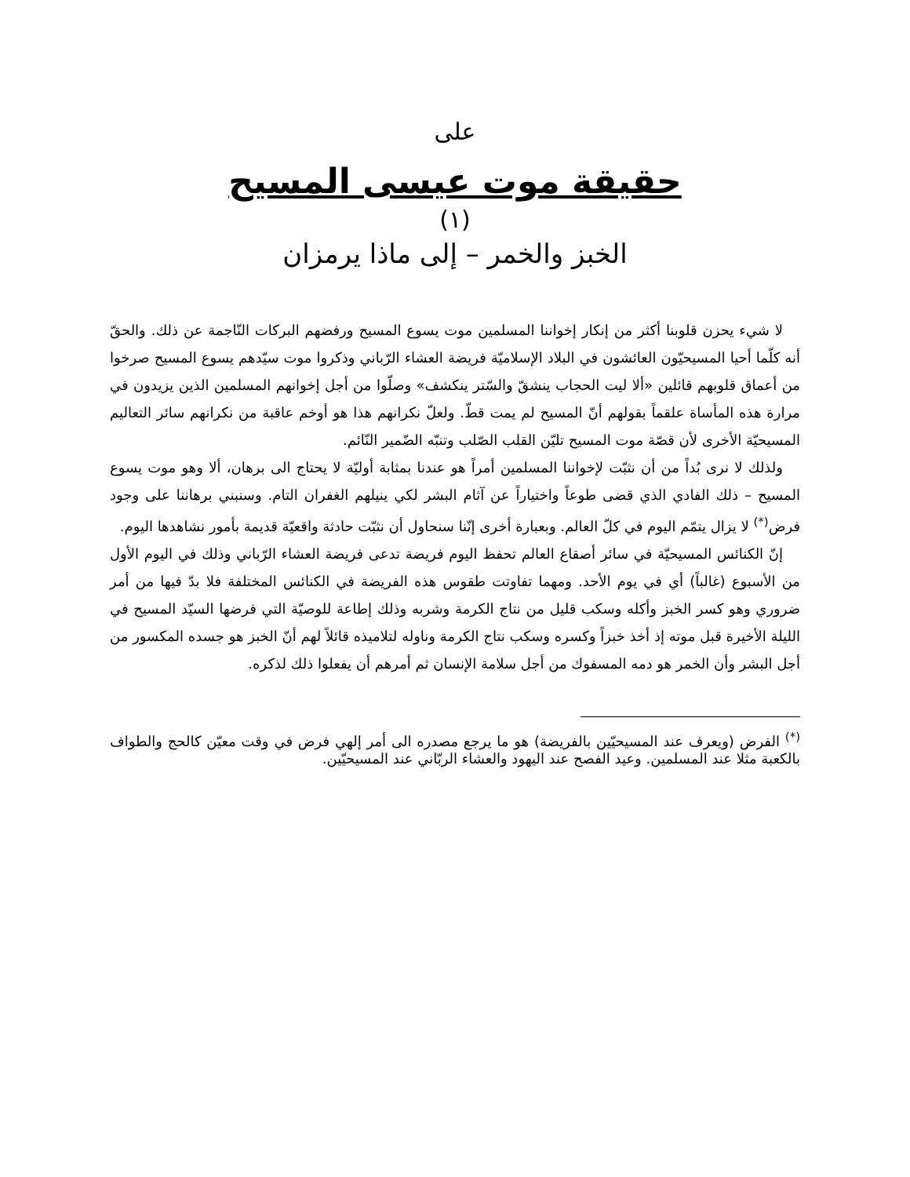على
حقيقة موت عيسى المسيح
(١)
الخبز والخمر – إلى ماذا يرمزان
لا شيء يحزن قلوبنا أكثر من إنكار إخواننا المسلمين موت يسوع المسيح ورفضهم البركات النّاجمة عن ذلك. والحقّ أنه كلّما أحيا المسيحيّون العائشون في البلاد الإسلاميّة فريضة العشاء الرّباني وذكروا موت سيّدهم يسوع المسيح صرخوا من أعماق قلوبهم قائلين «ألا ليت الحجاب ينشقّ والسّتر ينكشف» وصلّوا من أجل إخوانهم المسلمين الذين يزيدون في مرارة هذه المأساة علقماً بقولهم أنّ المسيح لم يمت قطّ. ولعلّ نكرانهم هذا هو أوخم عاقبة من نكرانهم سائر التعاليم المسيحيّة الأخرى لأن قصّة موت المسيح تليّن القلب الصّلب وتنبّه الضّمير النّائم.
ولذلك لا نرى بُداً من أن نثبّت لإخواننا المسلمين أمراً هو عندنا بمثابة أوليّة لا يحتاج الى برهان، ألا وهو موت يسوع المسيح – ذلك الفادي الذي قضى طوعاً واختياراً عن آثام البشر لكي ينيلهم الغفران التام. وسنبني برهاننا على وجود فرض<sup>(*)</sup> لا يزال يتمّم اليوم في كلّ العالم. وبعبارة أخرى إنّنا سنحاول أن نثبّت حادثة واقعيّة قديمة بأمور نشاهدها اليوم.
إنّ الكنائس المسيحيّة في سائر أصقاع العالم تحفظ اليوم فريضة تدعى فريضة العشاء الرّباني وذلك في اليوم الأول من الأسبوع (غالباً) أي في يوم الأحد. ومهما تفاوتت طقوس هذه الفريضة في الكنائس المختلفة فلا بدّ فيها من أمر ضروري وهو كسر الخبز وأكله وسكب قليل من نتاج الكرمة وشربه وذلك إطاعة للوصيّة التي فرضها السيّد المسيح في الليلة الأخيرة قبل موته إذ أخذ خبزاً وكسره وسكب نتاج الكرمة وناوله لتلاميذه قائلاً لهم أنّ الخبز هو جسده المكسور من أجل البشر وأن الخمر هو دمه المسفوك من أجل سلامة الإنسان ثم أمرهم أن يفعلوا ذلك لذكره.
<sup>(*)</sup> الفرض (ويعرف عند المسيحيّين بالفريضة) هو ما يرجع مصدره الى أمر إلهي فرض في وقت معيّن كالحج والطواف بالكعبة مثلا عند المسلمين. وعيد الفصح عند اليهود والعشاء الربّاني عند المسيحيّين.